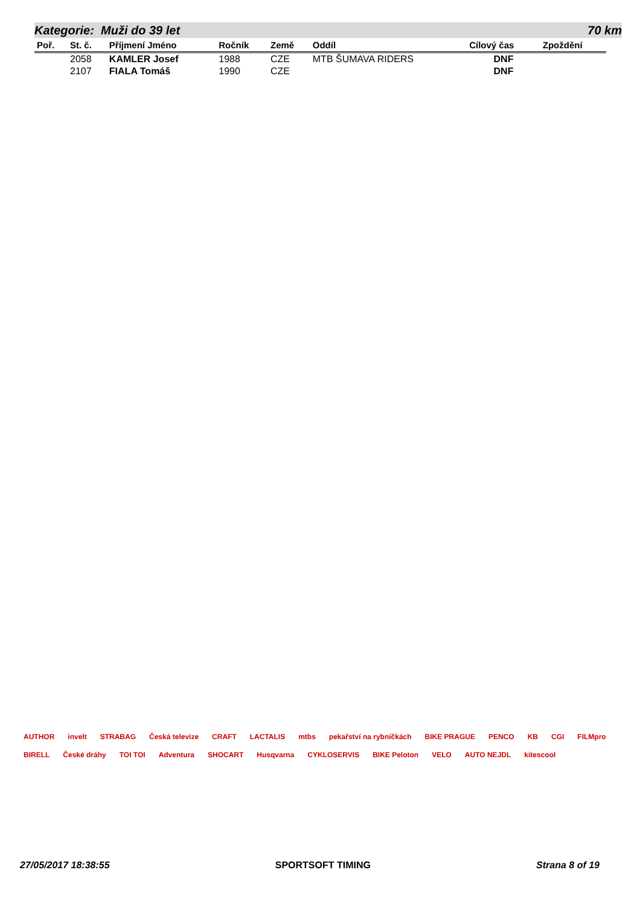Kategorie: Muži do 39 let 70 km
| Poř. | St. č. | Příjmení Jméno | Ročník | Země | Oddíl | Cílový čas | Zpoždění |
| --- | --- | --- | --- | --- | --- | --- | --- |
| | 2058 | KAMLER Josef | 1988 | CZE | MTB ŠUMAVA RIDERS | DNF | |
| | 2107 | FIALA Tomáš | 1990 | CZE | | DNF | |
AUTHOR invelt STRABAG Česká televize CRAFT LACTALIS mtbs pekařství na rybníčkách BIKE PRAGUE PENCO KB CGI FILMpro BIRELL České dráhy TOI TOI Adventura SHOCART Husqvarna CYKLOSERVIS BIKE Peloton VELO AUTO NEJDL kitescool
27/05/2017 18:38:55 SPORTSOFT TIMING Strana 8 of 19